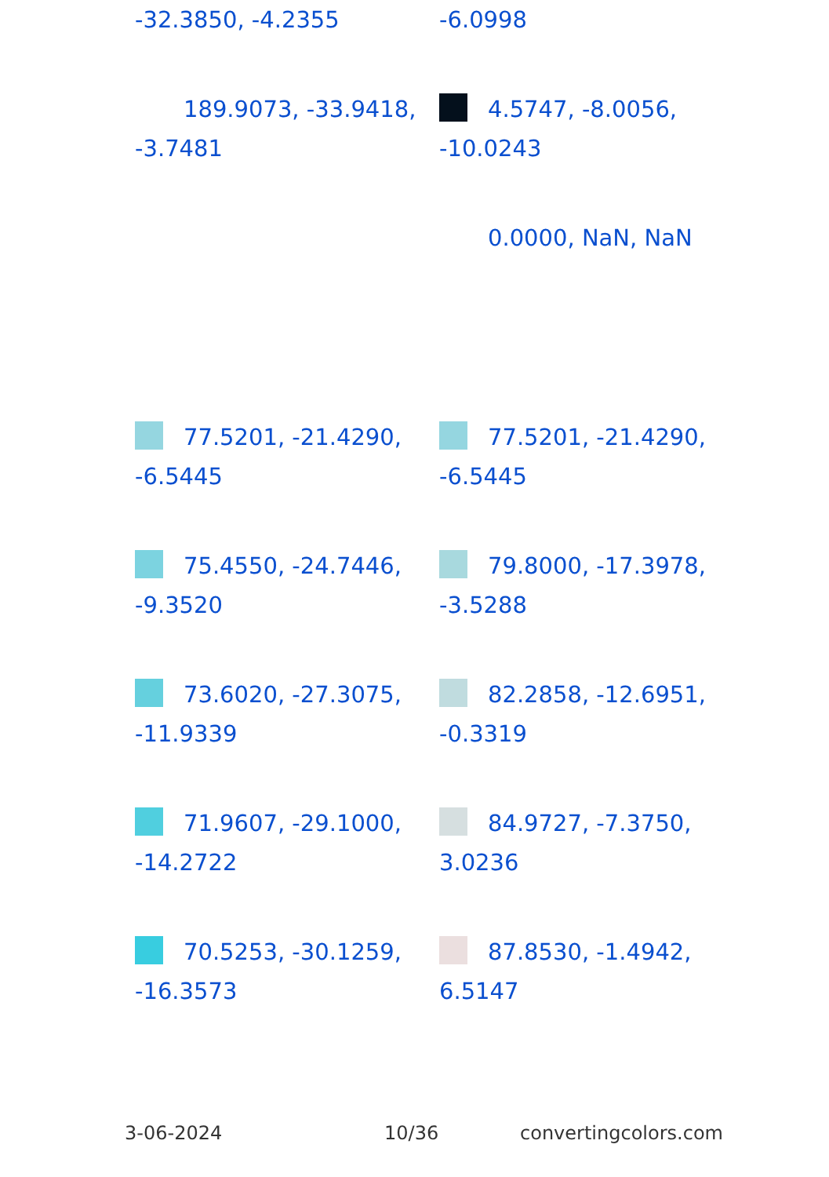-32.3850, -4.2355 -6.0998
189.9073, -33.9418, -3.7481
4.5747, -8.0056, -10.0243
0.0000, NaN, NaN
77.5201, -21.4290, -6.5445
77.5201, -21.4290, -6.5445
75.4550, -24.7446, -9.3520
79.8000, -17.3978, -3.5288
73.6020, -27.3075, -11.9339
82.2858, -12.6951, -0.3319
71.9607, -29.1000, -14.2722
84.9727, -7.3750, 3.0236
70.5253, -30.1259, -16.3573
87.8530, -1.4942, 6.5147
3-06-2024 10/36 convertingcolors.com